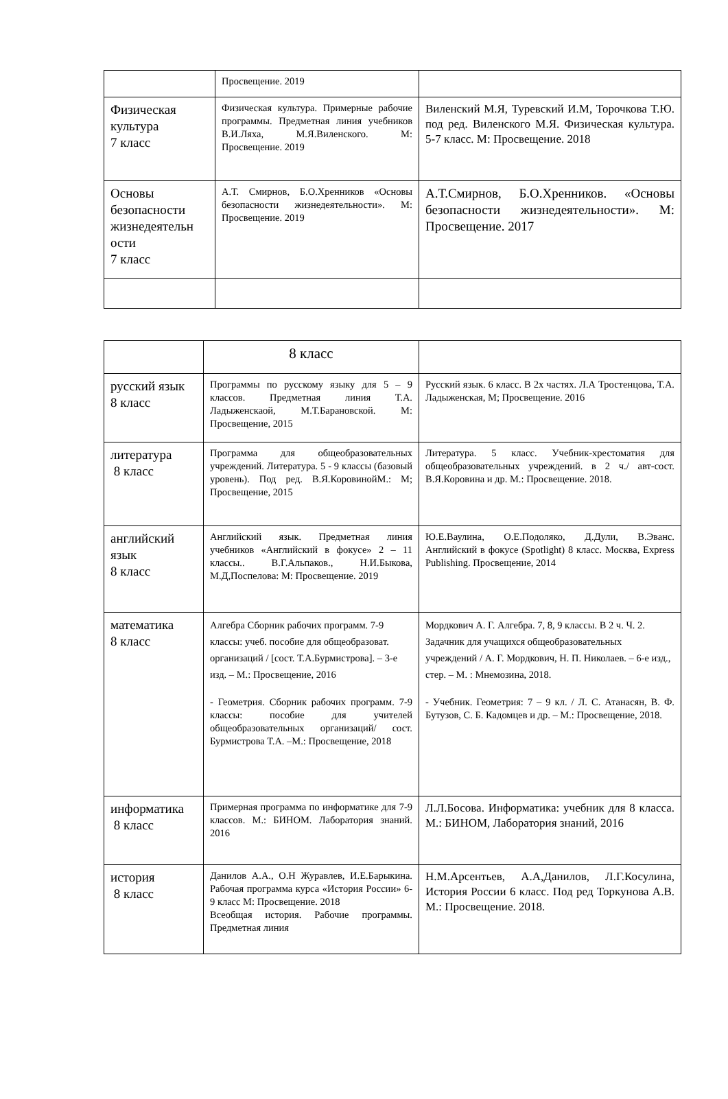| | Просвещение. 2019 | |
| Физическая культура 7 класс | Физическая культура. Примерные рабочие программы. Предметная линия учебников В.И.Ляха, М.Я.Виленского. М: Просвещение. 2019 | Виленский М.Я, Туревский И.М, Торочкова Т.Ю. под ред. Виленского М.Я. Физическая культура. 5-7 класс. М: Просвещение. 2018 |
| Основы безопасности жизнедеятельн ости 7 класс | А.Т. Смирнов, Б.О.Хренников «Основы безопасности жизнедеятельности». М: Просвещение. 2019 | А.Т.Смирнов, Б.О.Хренников. «Основы безопасности жизнедеятельности». М: Просвещение. 2017 |
| | 8 класс | |
| русский язык 8 класс | Программы по русскому языку для 5 – 9 классов. Предметная линия Т.А. Ладыженскаой, М.Т.Барановской. М: Просвещение, 2015 | Русский язык. 6 класс. В 2х частях. Л.А Тростенцова, Т.А. Ладыженская, М; Просвещение. 2016 |
| литература 8 класс | Программа для общеобразовательных учреждений. Литература. 5 - 9 классы (базовый уровень). Под ред. В.Я.КоровинойМ.: М; Просвещение, 2015 | Литература. 5 класс. Учебник-хрестоматия для общеобразовательных учреждений. в 2 ч./ авт-сост. В.Я.Коровина и др. М.: Просвещение. 2018. |
| английский язык 8 класс | Английский язык. Предметная линия учебников «Английский в фокусе» 2 – 11 классы.. В.Г.Альпаков., Н.И.Быкова, М.Д,Поспелова: М: Просвещение. 2019 | Ю.Е.Ваулина, О.Е.Подоляко, Д.Дули, В.Эванс. Английский в фокусе (Spotlight) 8 класс. Москва, Express Publishing. Просвещение, 2014 |
| математика 8 класс | Алгебра Сборник рабочих программ. 7-9 классы: учеб. пособие для общеобразоват. организаций / [сост. Т.А.Бурмистрова]. – 3-е изд. – М.: Просвещение, 2016 - Геометрия. Сборник рабочих программ. 7-9 классы: пособие для учителей общеобразовательных организаций/ сост. Бурмистрова Т.А. –М.: Просвещение, 2018 | Мордкович А. Г. Алгебра. 7, 8, 9 классы. В 2 ч. Ч. 2. Задачник для учащихся общеобразовательных учреждений / А. Г. Мордкович, Н. П. Николаев. – 6-е изд., стер. – М. : Мнемозина, 2018. - Учебник. Геометрия: 7 – 9 кл. / Л. С. Атанасян, В. Ф. Бутузов, С. Б. Кадомцев и др. – М.: Просвещение, 2018. |
| информатика 8 класс | Примерная программа по информатике для 7-9 классов. М.: БИНОМ. Лаборатория знаний. 2016 | Л.Л.Босова. Информатика: учебник для 8 класса. М.: БИНОМ, Лаборатория знаний, 2016 |
| история 8 класс | Данилов А.А., О.Н Журавлев, И.Е.Барыкина. Рабочая программа курса «История России» 6-9 класс М: Просвещение. 2018 Всеобщая история. Рабочие программы. Предметная линия | Н.М.Арсентьев, А.А,Данилов, Л.Г.Косулина, История России 6 класс. Под ред Торкунова А.В. М.: Просвещение. 2018. |